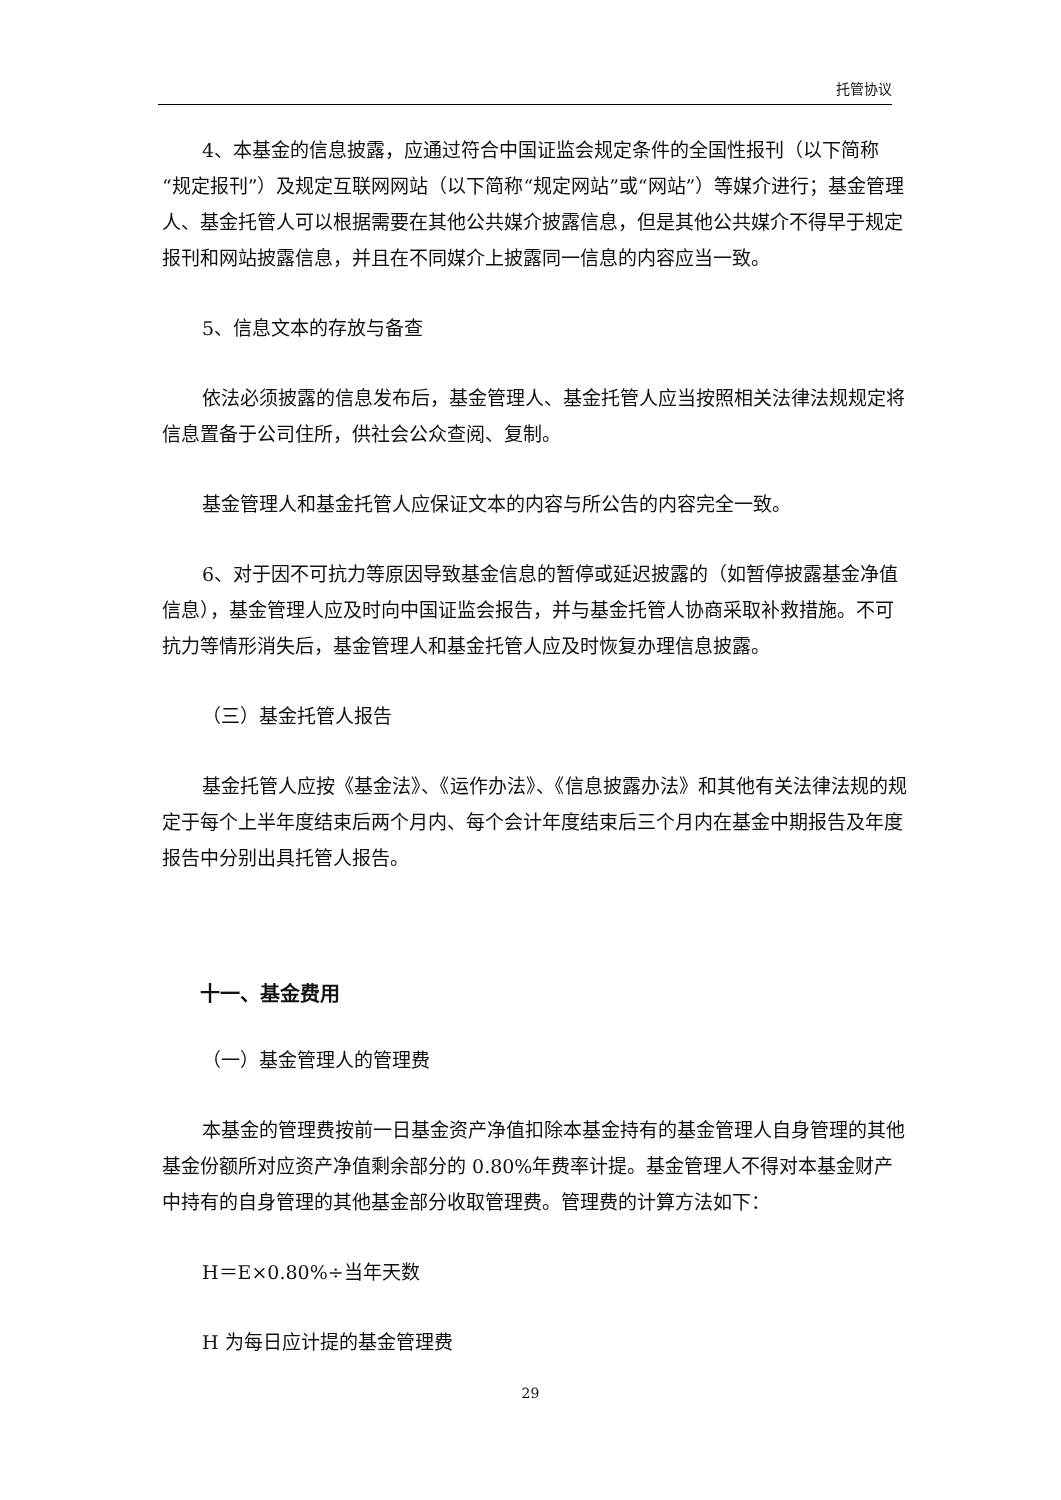托管协议
4、本基金的信息披露，应通过符合中国证监会规定条件的全国性报刊（以下简称“规定报刊”）及规定互联网网站（以下简称“规定网站”或“网站”）等媒介进行；基金管理人、基金托管人可以根据需要在其他公共媒介披露信息，但是其他公共媒介不得早于规定报刊和网站披露信息，并且在不同媒介上披露同一信息的内容应当一致。
5、信息文本的存放与备查
依法必须披露的信息发布后，基金管理人、基金托管人应当按照相关法律法规规定将信息置备于公司住所，供社会公众查阅、复制。
基金管理人和基金托管人应保证文本的内容与所公告的内容完全一致。
6、对于因不可抗力等原因导致基金信息的暂停或延迟披露的（如暂停披露基金净值信息），基金管理人应及时向中国证监会报告，并与基金托管人协商采取补救措施。不可抗力等情形消失后，基金管理人和基金托管人应及时恢复办理信息披露。
（三）基金托管人报告
基金托管人应按《基金法》、《运作办法》、《信息披露办法》和其他有关法律法规的规定于每个上半年度结束后两个月内、每个会计年度结束后三个月内在基金中期报告及年度报告中分别出具托管人报告。
十一、基金费用
（一）基金管理人的管理费
本基金的管理费按前一日基金资产净值扣除本基金持有的基金管理人自身管理的其他基金份额所对应资产净值剩余部分的 0.80%年费率计提。基金管理人不得对本基金财产中持有的自身管理的其他基金部分收取管理费。管理费的计算方法如下：
H＝E×0.80%÷当年天数
H 为每日应计提的基金管理费
29